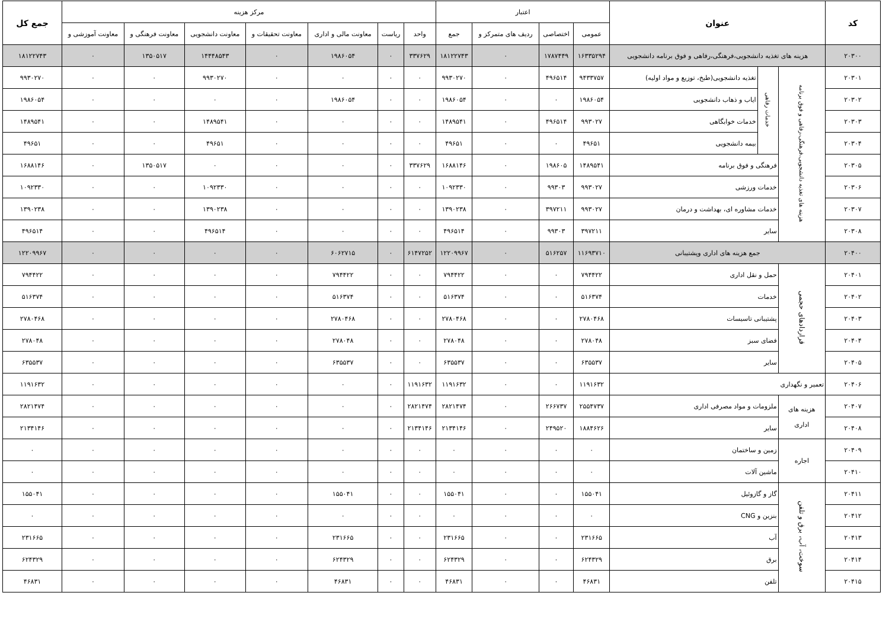| کد | عنوان | | | اعتبار | | | | مرکز هزینه | | | | | | | جمع کل |
| --- | --- | --- | --- | --- | --- | --- | --- | --- | --- | --- | --- | --- | --- | --- | --- |
| | | | | عمومی | اختصاصی | ردیف های متمرکز و | جمع | واحد | ریاست | معاونت مالی و اداری | معاونت تحقیقات و | معاونت دانشجویی | معاونت فرهنگی و | معاونت آموزشی و | |
| ۲۰۳۰۰ | هزینه های تغذیه دانشجویی،فرهنگی،رفاهی و فوق برنامه دانشجویی | | | ۱۶۳۳۵۲۹۴ | ۱۷۸۷۴۴۹ | ۰ | ۱۸۱۲۲۷۴۳ | ۳۳۷۶۲۹ | ۰ | ۱۹۸۶۰۵۴ | ۰ | ۱۴۴۴۸۵۴۳ | ۱۳۵۰۵۱۷ | ۰ | ۱۸۱۲۲۷۴۳ |
| ۲۰۳۰۱ | هزینه های تغذیه دانشجویی،فرهنگی،رفاهی و فوق برنامه | خدمات رفاهی | تغذیه دانشجویی(طبخ، توزیع و مواد اولیه) | ۹۴۳۳۷۵۷ | ۴۹۶۵۱۴ | ۰ | ۹۹۳۰۲۷۰ | ۰ | ۰ | ۰ | ۰ | ۹۹۳۰۲۷۰ | ۰ | ۰ | ۹۹۳۰۲۷۰ |
| ۲۰۳۰۲ | | | ایاب و ذهاب دانشجویی | ۱۹۸۶۰۵۴ | ۰ | ۰ | ۱۹۸۶۰۵۴ | ۰ | ۰ | ۱۹۸۶۰۵۴ | ۰ | ۰ | ۰ | ۰ | ۱۹۸۶۰۵۴ |
| ۲۰۳۰۳ | | | خدمات خوابگاهی | ۹۹۳۰۲۷ | ۴۹۶۵۱۴ | ۰ | ۱۴۸۹۵۴۱ | ۰ | ۰ | ۰ | ۰ | ۱۴۸۹۵۴۱ | ۰ | ۰ | ۱۴۸۹۵۴۱ |
| ۲۰۳۰۴ | | | بیمه دانشجویی | ۴۹۶۵۱ | ۰ | ۰ | ۴۹۶۵۱ | ۰ | ۰ | ۰ | ۰ | ۴۹۶۵۱ | ۰ | ۰ | ۴۹۶۵۱ |
| ۲۰۳۰۵ | | فرهنگی و فوق برنامه | | ۱۴۸۹۵۴۱ | ۱۹۸۶۰۵ | ۰ | ۱۶۸۸۱۴۶ | ۳۳۷۶۲۹ | ۰ | ۰ | ۰ | ۰ | ۱۳۵۰۵۱۷ | ۰ | ۱۶۸۸۱۴۶ |
| ۲۰۳۰۶ | | خدمات ورزشی | | ۹۹۳۰۲۷ | ۹۹۳۰۳ | ۰ | ۱۰۹۲۳۳۰ | ۰ | ۰ | ۰ | ۰ | ۱۰۹۲۳۳۰ | ۰ | ۰ | ۱۰۹۲۳۳۰ |
| ۲۰۳۰۷ | | خدمات مشاوره ای، بهداشت و درمان | | ۹۹۳۰۲۷ | ۳۹۷۲۱۱ | ۰ | ۱۳۹۰۲۳۸ | ۰ | ۰ | ۰ | ۰ | ۱۳۹۰۲۳۸ | ۰ | ۰ | ۱۳۹۰۲۳۸ |
| ۲۰۳۰۸ | | سایر | | ۳۹۷۲۱۱ | ۹۹۳۰۳ | ۰ | ۴۹۶۵۱۴ | ۰ | ۰ | ۰ | ۰ | ۴۹۶۵۱۴ | ۰ | ۰ | ۴۹۶۵۱۴ |
| ۲۰۴۰۰ | جمع هزینه های اداری وپشتیبانی | | | ۱۱۶۹۳۷۱۰ | ۵۱۶۲۵۷ | ۰ | ۱۲۲۰۹۹۶۷ | ۶۱۴۷۲۵۲ | ۰ | ۶۰۶۲۷۱۵ | ۰ | ۰ | ۰ | ۰ | ۱۲۲۰۹۹۶۷ |
| ۲۰۴۰۱ | قراردادهای حجمی | حمل و نقل اداری | | ۷۹۴۴۲۲ | ۰ | ۰ | ۷۹۴۴۲۲ | ۰ | ۰ | ۷۹۴۴۲۲ | ۰ | ۰ | ۰ | ۰ | ۷۹۴۴۲۲ |
| ۲۰۴۰۲ | | خدمات | | ۵۱۶۳۷۴ | ۰ | ۰ | ۵۱۶۳۷۴ | ۰ | ۰ | ۵۱۶۳۷۴ | ۰ | ۰ | ۰ | ۰ | ۵۱۶۳۷۴ |
| ۲۰۴۰۳ | | پشتیبانی تاسیسات | | ۲۷۸۰۴۶۸ | ۰ | ۰ | ۲۷۸۰۴۶۸ | ۰ | ۰ | ۲۷۸۰۴۶۸ | ۰ | ۰ | ۰ | ۰ | ۲۷۸۰۴۶۸ |
| ۲۰۴۰۴ | | فضای سبز | | ۲۷۸۰۴۸ | ۰ | ۰ | ۲۷۸۰۴۸ | ۰ | ۰ | ۲۷۸۰۴۸ | ۰ | ۰ | ۰ | ۰ | ۲۷۸۰۴۸ |
| ۲۰۴۰۵ | | سایر | | ۶۳۵۵۳۷ | ۰ | ۰ | ۶۳۵۵۳۷ | ۰ | ۰ | ۶۳۵۵۳۷ | ۰ | ۰ | ۰ | ۰ | ۶۳۵۵۳۷ |
| ۲۰۴۰۶ | تعمیر و نگهداری | | | ۱۱۹۱۶۳۲ | ۰ | ۰ | ۱۱۹۱۶۳۲ | ۱۱۹۱۶۳۲ | ۰ | ۰ | ۰ | ۰ | ۰ | ۰ | ۱۱۹۱۶۳۲ |
| ۲۰۴۰۷ | هزینه های اداری | ملزومات و مواد مصرفی اداری | | ۲۵۵۴۷۳۷ | ۲۶۶۷۳۷ | ۰ | ۲۸۲۱۴۷۴ | ۲۸۲۱۴۷۴ | ۰ | ۰ | ۰ | ۰ | ۰ | ۰ | ۲۸۲۱۴۷۴ |
| ۲۰۴۰۸ | | سایر | | ۱۸۸۴۶۲۶ | ۲۴۹۵۲۰ | ۰ | ۲۱۳۴۱۴۶ | ۲۱۳۴۱۴۶ | ۰ | ۰ | ۰ | ۰ | ۰ | ۰ | ۲۱۳۴۱۴۶ |
| ۲۰۴۰۹ | اجاره | زمین و ساختمان | | ۰ | ۰ | ۰ | ۰ | ۰ | ۰ | ۰ | ۰ | ۰ | ۰ | ۰ | ۰ |
| ۲۰۴۱۰ | | ماشین آلات | | ۰ | ۰ | ۰ | ۰ | ۰ | ۰ | ۰ | ۰ | ۰ | ۰ | ۰ | ۰ |
| ۲۰۴۱۱ | سوخت، آب، برق و تلفن | گاز و گازوئیل | | ۱۵۵۰۴۱ | ۰ | ۰ | ۱۵۵۰۴۱ | ۰ | ۰ | ۱۵۵۰۴۱ | ۰ | ۰ | ۰ | ۰ | ۱۵۵۰۴۱ |
| ۲۰۴۱۲ | | بنزین و CNG | | ۰ | ۰ | ۰ | ۰ | ۰ | ۰ | ۰ | ۰ | ۰ | ۰ | ۰ | ۰ |
| ۲۰۴۱۳ | | آب | | ۲۳۱۶۶۵ | ۰ | ۰ | ۲۳۱۶۶۵ | ۰ | ۰ | ۲۳۱۶۶۵ | ۰ | ۰ | ۰ | ۰ | ۲۳۱۶۶۵ |
| ۲۰۴۱۴ | | برق | | ۶۲۴۳۲۹ | ۰ | ۰ | ۶۲۴۳۲۹ | ۰ | ۰ | ۶۲۴۳۲۹ | ۰ | ۰ | ۰ | ۰ | ۶۲۴۳۲۹ |
| ۲۰۴۱۵ | | تلفن | | ۴۶۸۳۱ | ۰ | ۰ | ۴۶۸۳۱ | ۰ | ۰ | ۴۶۸۳۱ | ۰ | ۰ | ۰ | ۰ | ۴۶۸۳۱ |